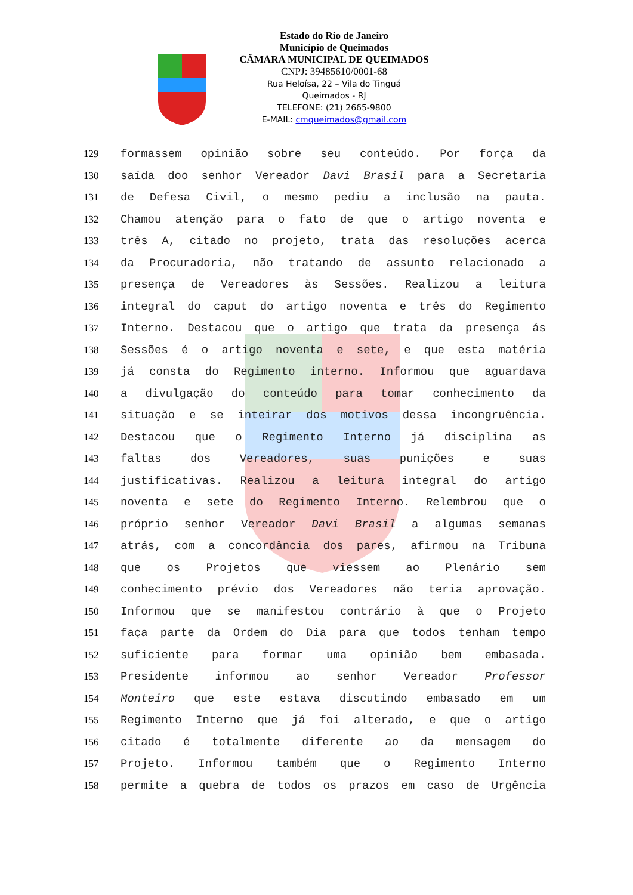Estado do Rio de Janeiro
Município de Queimados
CÂMARA MUNICIPAL DE QUEIMADOS
CNPJ: 39485610/0001-68
Rua Heloísa, 22 – Vila do Tinguá
Queimados - RJ
TELEFONE: (21) 2665-9800
E-MAIL: cmqueimados@gmail.com
129 formassem opinião sobre seu conteúdo. Por força da
130 saída doo senhor Vereador Davi Brasil para a Secretaria
131 de Defesa Civil, o mesmo pediu a inclusão na pauta.
132 Chamou atenção para o fato de que o artigo noventa e
133 três A, citado no projeto, trata das resoluções acerca
134 da Procuradoria, não tratando de assunto relacionado a
135 presença de Vereadores às Sessões. Realizou a leitura
136 integral do caput do artigo noventa e três do Regimento
137 Interno. Destacou que o artigo que trata da presença ás
138 Sessões é o artigo noventa e sete, e que esta matéria
139 já consta do Regimento interno. Informou que aguardava
140 a divulgação do conteúdo para tomar conhecimento da
141 situação e se inteirar dos motivos dessa incongruência.
142 Destacou que o Regimento Interno já disciplina as
143 faltas dos Vereadores, suas punições e suas
144 justificativas. Realizou a leitura integral do artigo
145 noventa e sete do Regimento Interno. Relembrou que o
146 próprio senhor Vereador Davi Brasil a algumas semanas
147 atrás, com a concordância dos pares, afirmou na Tribuna
148 que os Projetos que viessem ao Plenário sem
149 conhecimento prévio dos Vereadores não teria aprovação.
150 Informou que se manifestou contrário à que o Projeto
151 faça parte da Ordem do Dia para que todos tenham tempo
152 suficiente para formar uma opinião bem embasada.
153 Presidente informou ao senhor Vereador Professor
154 Monteiro que este estava discutindo embasado em um
155 Regimento Interno que já foi alterado, e que o artigo
156 citado é totalmente diferente ao da mensagem do
157 Projeto. Informou também que o Regimento Interno
158 permite a quebra de todos os prazos em caso de Urgência